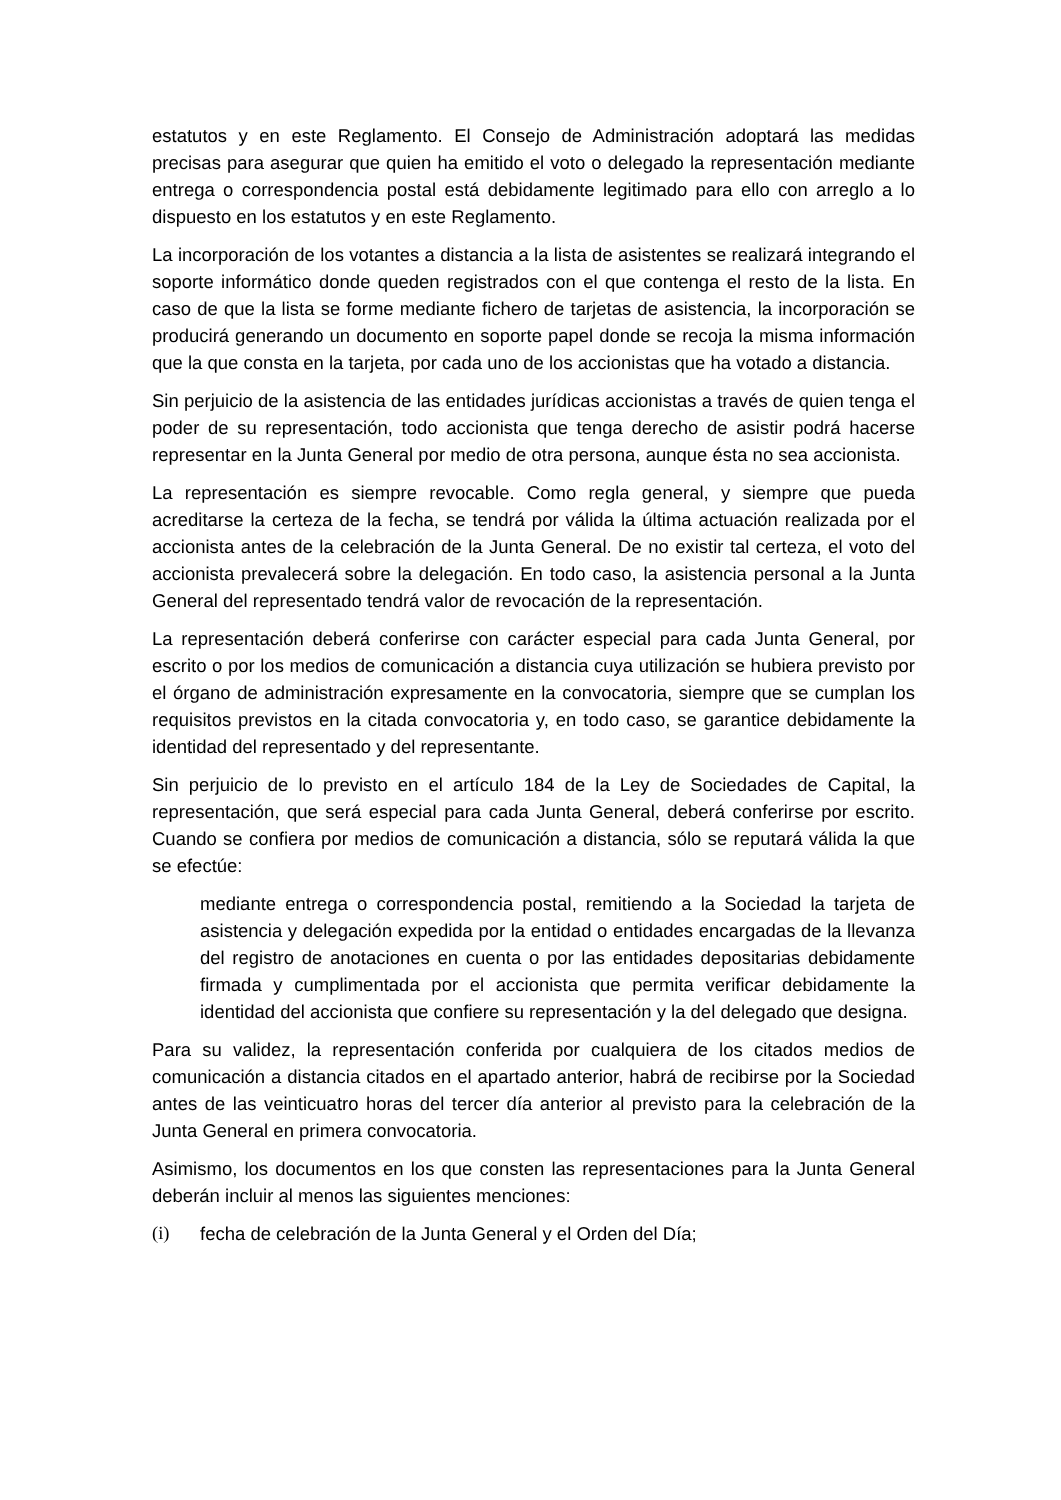estatutos y en este Reglamento. El Consejo de Administración adoptará las medidas precisas para asegurar que quien ha emitido el voto o delegado la representación mediante entrega o correspondencia postal está debidamente legitimado para ello con arreglo a lo dispuesto en los estatutos y en este Reglamento.
La incorporación de los votantes a distancia a la lista de asistentes se realizará integrando el soporte informático donde queden registrados con el que contenga el resto de la lista. En caso de que la lista se forme mediante fichero de tarjetas de asistencia, la incorporación se producirá generando un documento en soporte papel donde se recoja la misma información que la que consta en la tarjeta, por cada uno de los accionistas que ha votado a distancia.
Sin perjuicio de la asistencia de las entidades jurídicas accionistas a través de quien tenga el poder de su representación, todo accionista que tenga derecho de asistir podrá hacerse representar en la Junta General por medio de otra persona, aunque ésta no sea accionista.
La representación es siempre revocable. Como regla general, y siempre que pueda acreditarse la certeza de la fecha, se tendrá por válida la última actuación realizada por el accionista antes de la celebración de la Junta General. De no existir tal certeza, el voto del accionista prevalecerá sobre la delegación. En todo caso, la asistencia personal a la Junta General del representado tendrá valor de revocación de la representación.
La representación deberá conferirse con carácter especial para cada Junta General, por escrito o por los medios de comunicación a distancia cuya utilización se hubiera previsto por el órgano de administración expresamente en la convocatoria, siempre que se cumplan los requisitos previstos en la citada convocatoria y, en todo caso, se garantice debidamente la identidad del representado y del representante.
Sin perjuicio de lo previsto en el artículo 184 de la Ley de Sociedades de Capital, la representación, que será especial para cada Junta General, deberá conferirse por escrito. Cuando se confiera por medios de comunicación a distancia, sólo se reputará válida la que se efectúe:
mediante entrega o correspondencia postal, remitiendo a la Sociedad la tarjeta de asistencia y delegación expedida por la entidad o entidades encargadas de la llevanza del registro de anotaciones en cuenta o por las entidades depositarias debidamente firmada y cumplimentada por el accionista que permita verificar debidamente la identidad del accionista que confiere su representación y la del delegado que designa.
Para su validez, la representación conferida por cualquiera de los citados medios de comunicación a distancia citados en el apartado anterior, habrá de recibirse por la Sociedad antes de las veinticuatro horas del tercer día anterior al previsto para la celebración de la Junta General en primera convocatoria.
Asimismo, los documentos en los que consten las representaciones para la Junta General deberán incluir al menos las siguientes menciones:
(i) fecha de celebración de la Junta General y el Orden del Día;